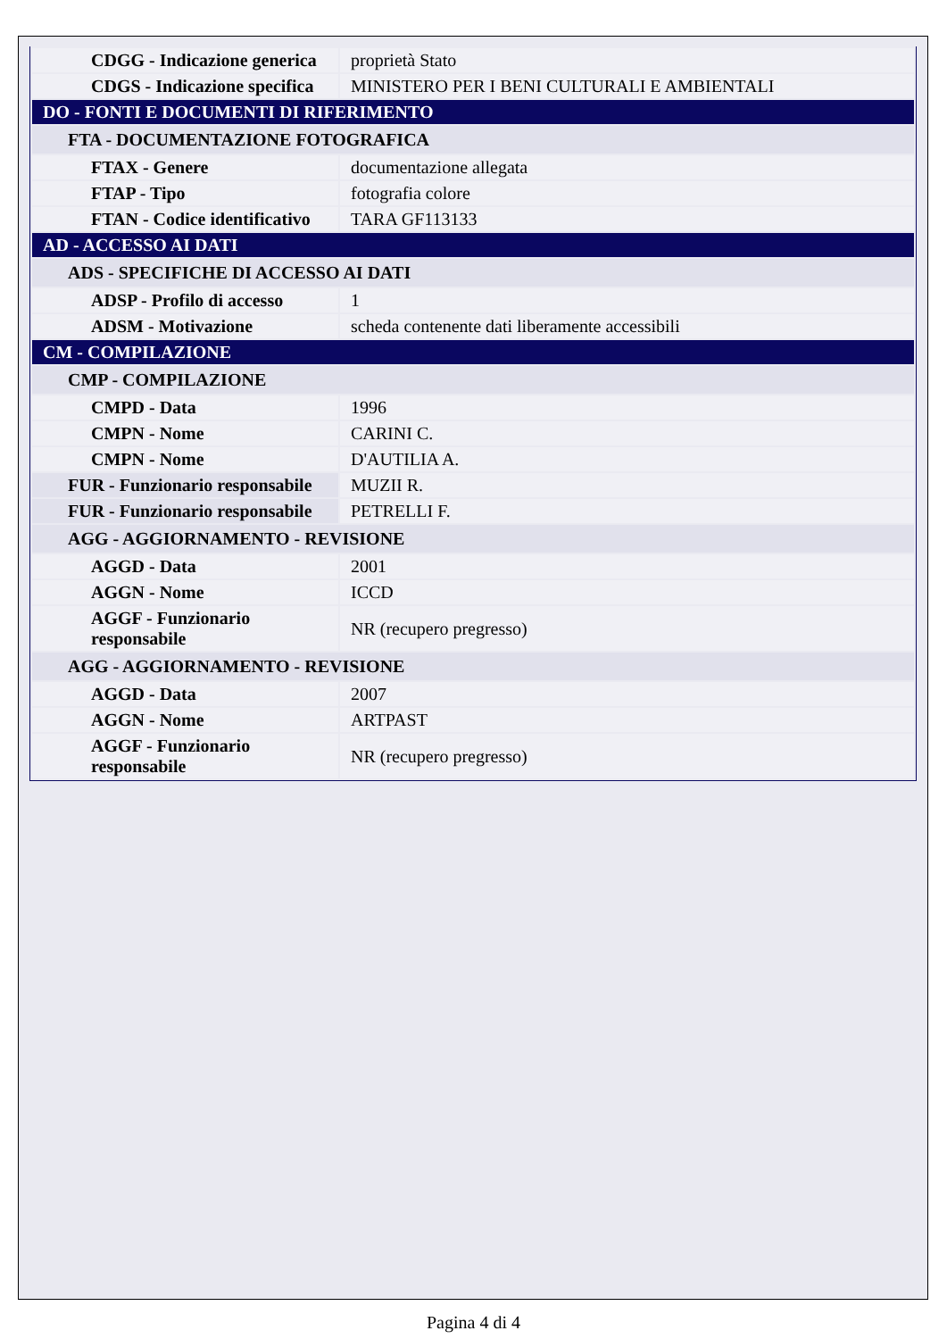| CDGG - Indicazione generica | proprietà Stato |
| CDGS - Indicazione specifica | MINISTERO PER I BENI CULTURALI E AMBIENTALI |
| DO - FONTI E DOCUMENTI DI RIFERIMENTO | |
| FTA - DOCUMENTAZIONE FOTOGRAFICA | |
| FTAX - Genere | documentazione allegata |
| FTAP - Tipo | fotografia colore |
| FTAN - Codice identificativo | TARA GF113133 |
| AD - ACCESSO AI DATI | |
| ADS - SPECIFICHE DI ACCESSO AI DATI | |
| ADSP - Profilo di accesso | 1 |
| ADSM - Motivazione | scheda contenente dati liberamente accessibili |
| CM - COMPILAZIONE | |
| CMP - COMPILAZIONE | |
| CMPD - Data | 1996 |
| CMPN - Nome | CARINI C. |
| CMPN - Nome | D'AUTILIA A. |
| FUR - Funzionario responsabile | MUZII R. |
| FUR - Funzionario responsabile | PETRELLI F. |
| AGG - AGGIORNAMENTO - REVISIONE | |
| AGGD - Data | 2001 |
| AGGN - Nome | ICCD |
| AGGF - Funzionario responsabile | NR (recupero pregresso) |
| AGG - AGGIORNAMENTO - REVISIONE | |
| AGGD - Data | 2007 |
| AGGN - Nome | ARTPAST |
| AGGF - Funzionario responsabile | NR (recupero pregresso) |
Pagina 4 di 4